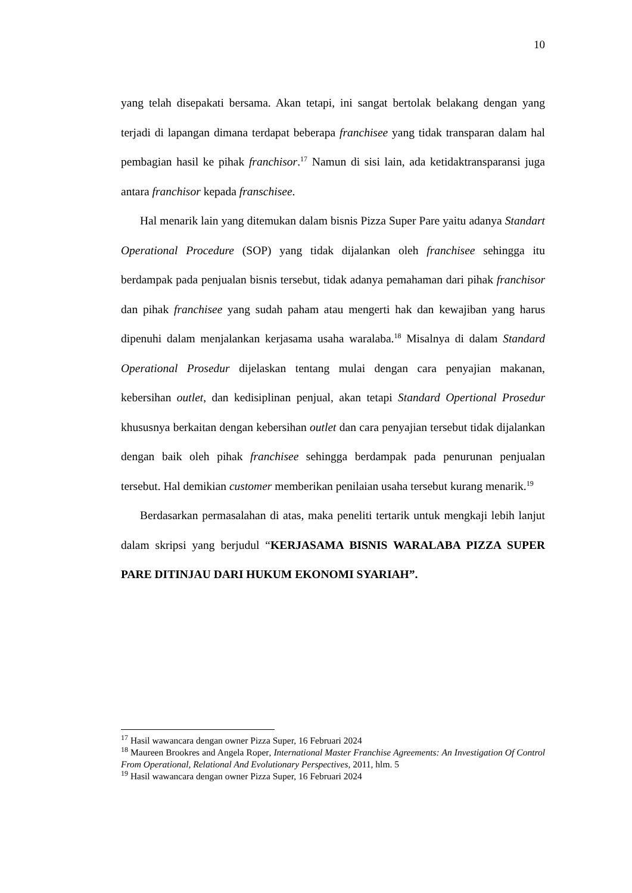10
yang telah disepakati bersama. Akan tetapi, ini sangat bertolak belakang dengan yang terjadi di lapangan dimana terdapat beberapa franchisee yang tidak transparan dalam hal pembagian hasil ke pihak franchisor.<sup>17</sup> Namun di sisi lain, ada ketidaktransparansi juga antara franchisor kepada franschisee.
Hal menarik lain yang ditemukan dalam bisnis Pizza Super Pare yaitu adanya Standart Operational Procedure (SOP) yang tidak dijalankan oleh franchisee sehingga itu berdampak pada penjualan bisnis tersebut, tidak adanya pemahaman dari pihak franchisor dan pihak franchisee yang sudah paham atau mengerti hak dan kewajiban yang harus dipenuhi dalam menjalankan kerjasama usaha waralaba.<sup>18</sup> Misalnya di dalam Standard Operational Prosedur dijelaskan tentang mulai dengan cara penyajian makanan, kebersihan outlet, dan kedisiplinan penjual, akan tetapi Standard Opertional Prosedur khususnya berkaitan dengan kebersihan outlet dan cara penyajian tersebut tidak dijalankan dengan baik oleh pihak franchisee sehingga berdampak pada penurunan penjualan tersebut. Hal demikian customer memberikan penilaian usaha tersebut kurang menarik.<sup>19</sup>
Berdasarkan permasalahan di atas, maka peneliti tertarik untuk mengkaji lebih lanjut dalam skripsi yang berjudul “KERJASAMA BISNIS WARALABA PIZZA SUPER PARE DITINJAU DARI HUKUM EKONOMI SYARIAH”.
<sup>17</sup> Hasil wawancara dengan owner Pizza Super, 16 Februari 2024
<sup>18</sup> Maureen Brookres and Angela Roper, International Master Franchise Agreements: An Investigation Of Control From Operational, Relational And Evolutionary Perspectives, 2011, hlm. 5
<sup>19</sup> Hasil wawancara dengan owner Pizza Super, 16 Februari 2024